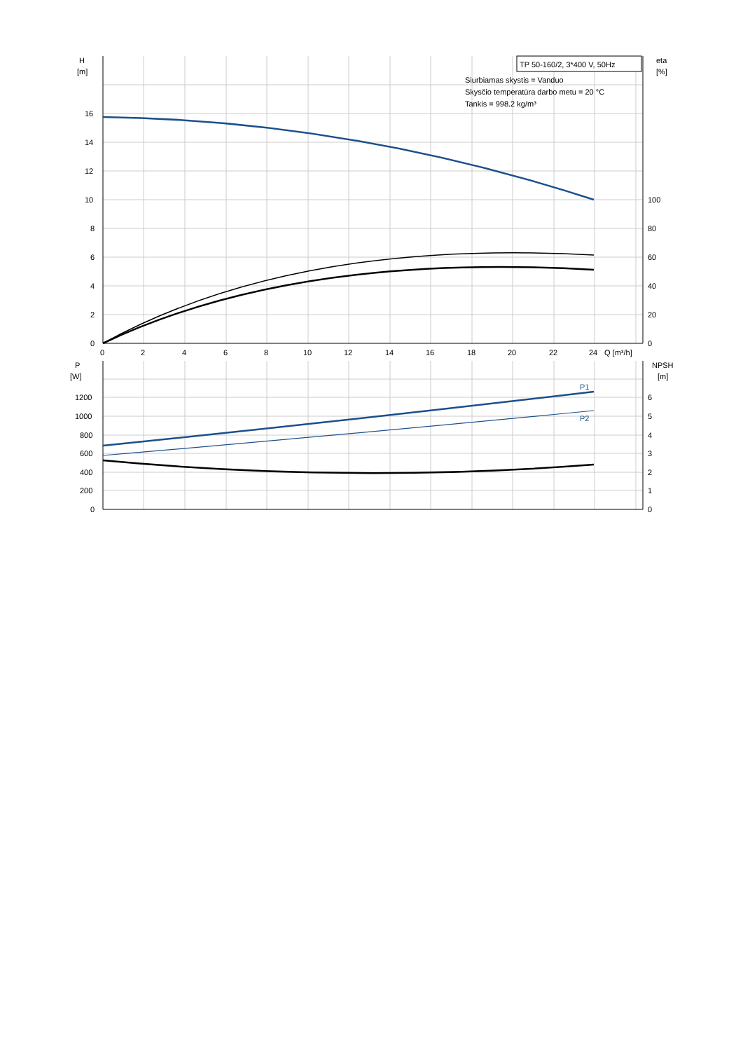TP 50-160/2, 3*400 V, 50Hz
Siurbiamas skystis = Vanduo
Skysčio temperatūra darbo metu = 20 °C
Tankis = 998.2 kg/m³
H
[m]
eta
[%]
16
14
12
10
8
6
4
2
0
100
80
60
40
20
0
0
2
4
6
8
10
12
14
16
18
20
22
24
Q [m³/h]
P
[W]
NPSH
[m]
1200
1000
800
600
400
200
0
6
5
4
3
2
1
0
P1
P2